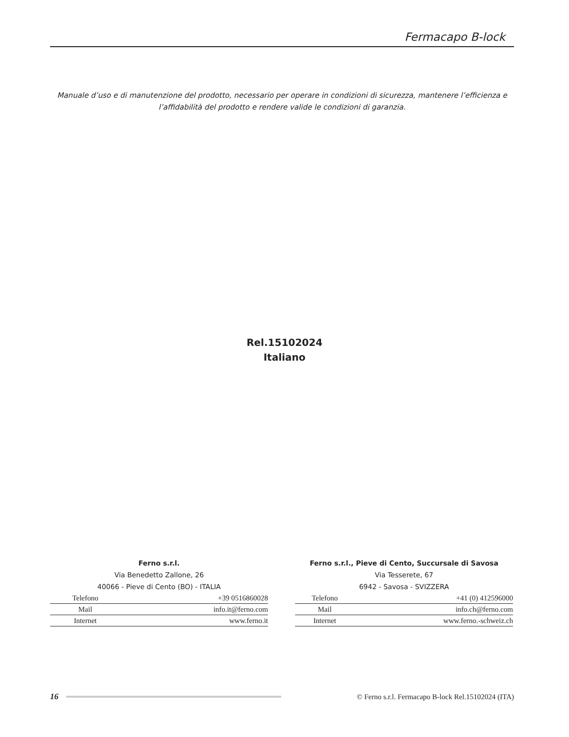Fermacapo B-lock
Manuale d’uso e di manutenzione del prodotto, necessario per operare in condizioni di sicurezza, mantenere l’efficienza e
l’affidabilità del prodotto e rendere valide le condizioni di garanzia.
Rel.15102024
Italiano
Ferno s.r.l.
Via Benedetto Zallone, 26
40066 - Pieve di Cento (BO) - ITALIA
| Telefono | +39 0516860028 |
| Mail | info.it@ferno.com |
| Internet | www.ferno.it |
Ferno s.r.l., Pieve di Cento, Succursale di Savosa
Via Tesserete, 67
6942 - Savosa - SVIZZERA
| Telefono | +41 (0) 412596000 |
| Mail | info.ch@ferno.com |
| Internet | www.ferno.-schweiz.ch |
16
© Ferno s.r.l. Fermacapo B-lock Rel.15102024 (ITA)